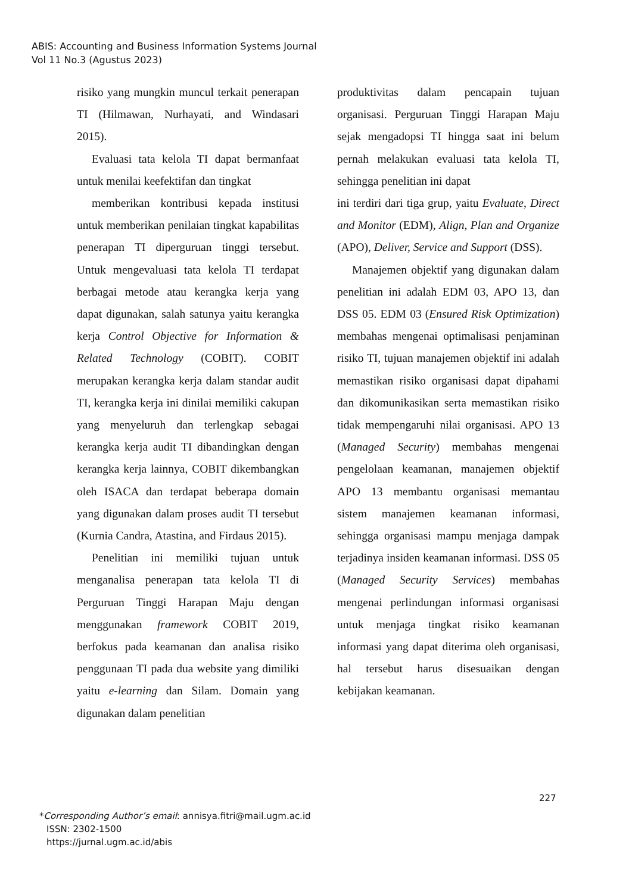ABIS: Accounting and Business Information Systems Journal
Vol 11 No.3 (Agustus 2023)
risiko yang mungkin muncul terkait penerapan TI (Hilmawan, Nurhayati, and Windasari 2015).
Evaluasi tata kelola TI dapat bermanfaat untuk menilai keefektifan dan tingkat
memberikan kontribusi kepada institusi untuk memberikan penilaian tingkat kapabilitas penerapan TI diperguruan tinggi tersebut. Untuk mengevaluasi tata kelola TI terdapat berbagai metode atau kerangka kerja yang dapat digunakan, salah satunya yaitu kerangka kerja Control Objective for Information & Related Technology (COBIT). COBIT merupakan kerangka kerja dalam standar audit TI, kerangka kerja ini dinilai memiliki cakupan yang menyeluruh dan terlengkap sebagai kerangka kerja audit TI dibandingkan dengan kerangka kerja lainnya, COBIT dikembangkan oleh ISACA dan terdapat beberapa domain yang digunakan dalam proses audit TI tersebut (Kurnia Candra, Atastina, and Firdaus 2015).
Penelitian ini memiliki tujuan untuk menganalisa penerapan tata kelola TI di Perguruan Tinggi Harapan Maju dengan menggunakan framework COBIT 2019, berfokus pada keamanan dan analisa risiko penggunaan TI pada dua website yang dimiliki yaitu e-learning dan Silam. Domain yang digunakan dalam penelitian
produktivitas dalam pencapain tujuan organisasi. Perguruan Tinggi Harapan Maju sejak mengadopsi TI hingga saat ini belum pernah melakukan evaluasi tata kelola TI, sehingga penelitian ini dapat
ini terdiri dari tiga grup, yaitu Evaluate, Direct and Monitor (EDM), Align, Plan and Organize (APO), Deliver, Service and Support (DSS).
Manajemen objektif yang digunakan dalam penelitian ini adalah EDM 03, APO 13, dan DSS 05. EDM 03 (Ensured Risk Optimization) membahas mengenai optimalisasi penjaminan risiko TI, tujuan manajemen objektif ini adalah memastikan risiko organisasi dapat dipahami dan dikomunikasikan serta memastikan risiko tidak mempengaruhi nilai organisasi. APO 13 (Managed Security) membahas mengenai pengelolaan keamanan, manajemen objektif APO 13 membantu organisasi memantau sistem manajemen keamanan informasi, sehingga organisasi mampu menjaga dampak terjadinya insiden keamanan informasi. DSS 05 (Managed Security Services) membahas mengenai perlindungan informasi organisasi untuk menjaga tingkat risiko keamanan informasi yang dapat diterima oleh organisasi, hal tersebut harus disesuaikan dengan kebijakan keamanan.
227
*Corresponding Author’s email: annisya.fitri@mail.ugm.ac.id
ISSN: 2302-1500
https://jurnal.ugm.ac.id/abis